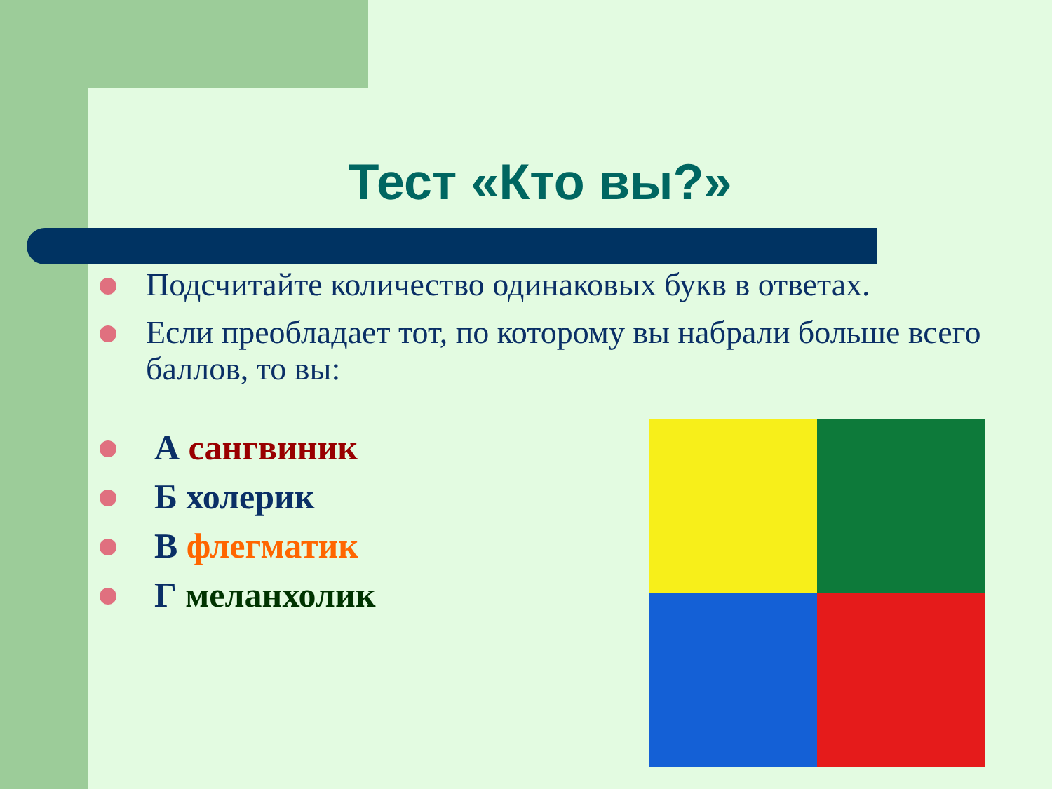Тест «Кто вы?»
Подсчитайте количество одинаковых букв в ответах.
Если преобладает тот, по которому вы набрали больше всего баллов, то вы:
А сангвиник
Б холерик
В флегматик
Г меланхолик